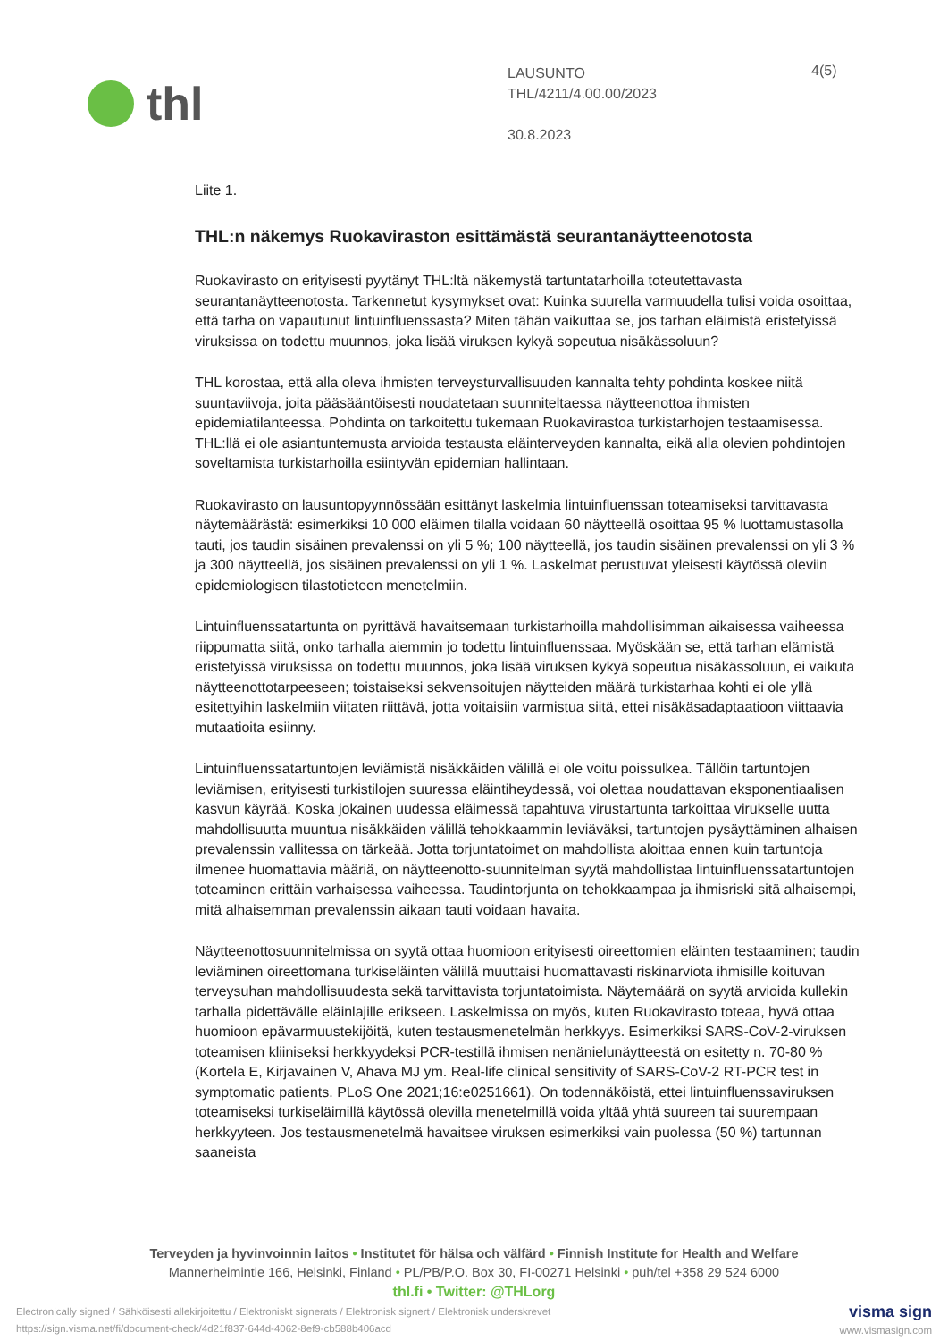thl
LAUSUNTO
THL/4211/4.00.00/2023
30.8.2023
4(5)
Liite 1.
THL:n näkemys Ruokaviraston esittämästä seurantanäytteenotosta
Ruokavirasto on erityisesti pyytänyt THL:ltä näkemystä tartuntatarhoilla toteutettavasta seurantanäytteenotosta. Tarkennetut kysymykset ovat: Kuinka suurella varmuudella tulisi voida osoittaa, että tarha on vapautunut lintuinfluenssasta? Miten tähän vaikuttaa se, jos tarhan eläimistä eristetyissä viruksissa on todettu muunnos, joka lisää viruksen kykyä sopeutua nisäkässoluun?
THL korostaa, että alla oleva ihmisten terveysturvallisuuden kannalta tehty pohdinta koskee niitä suuntaviivoja, joita pääsääntöisesti noudatetaan suunniteltaessa näytteenottoa ihmisten epidemiatilanteessa. Pohdinta on tarkoitettu tukemaan Ruokavirastoa turkistarhojen testaamisessa. THL:llä ei ole asiantuntemusta arvioida testausta eläinterveyden kannalta, eikä alla olevien pohdintojen soveltamista turkistarhoilla esiintyvän epidemian hallintaan.
Ruokavirasto on lausuntopyynnössään esittänyt laskelmia lintuinfluenssan toteamiseksi tarvittavasta näytemäärästä: esimerkiksi 10 000 eläimen tilalla voidaan 60 näytteellä osoittaa 95 % luottamustasolla tauti, jos taudin sisäinen prevalenssi on yli 5 %; 100 näytteellä, jos taudin sisäinen prevalenssi on yli 3 % ja 300 näytteellä, jos sisäinen prevalenssi on yli 1 %. Laskelmat perustuvat yleisesti käytössä oleviin epidemiologisen tilastotieteen menetelmiin.
Lintuinfluenssatartunta on pyrittävä havaitsemaan turkistarhoilla mahdollisimman aikaisessa vaiheessa riippumatta siitä, onko tarhalla aiemmin jo todettu lintuinfluenssaa. Myöskään se, että tarhan elämistä eristetyissä viruksissa on todettu muunnos, joka lisää viruksen kykyä sopeutua nisäkässoluun, ei vaikuta näytteenottotarpeeseen; toistaiseksi sekvensoitujen näytteiden määrä turkistarhaa kohti ei ole yllä esitettyihin laskelmiin viitaten riittävä, jotta voitaisiin varmistua siitä, ettei nisäkäsadaptaatioon viittaavia mutaatioita esiinny.
Lintuinfluenssatartuntojen leviämistä nisäkkäiden välillä ei ole voitu poissulkea. Tällöin tartuntojen leviämisen, erityisesti turkistilojen suuressa eläintiheydessä, voi olettaa noudattavan eksponentiaalisen kasvun käyrää. Koska jokainen uudessa eläimessä tapahtuva virustartunta tarkoittaa virukselle uutta mahdollisuutta muuntua nisäkkäiden välillä tehokkaammin leviäväksi, tartuntojen pysäyttäminen alhaisen prevalenssin vallitessa on tärkeää. Jotta torjuntatoimet on mahdollista aloittaa ennen kuin tartuntoja ilmenee huomattavia määriä, on näytteenotto-suunnitelman syytä mahdollistaa lintuinfluenssatartuntojen toteaminen erittäin varhaisessa vaiheessa. Taudintorjunta on tehokkaampaa ja ihmisriski sitä alhaisempi, mitä alhaisemman prevalenssin aikaan tauti voidaan havaita.
Näytteenottosuunnitelmissa on syytä ottaa huomioon erityisesti oireettomien eläinten testaaminen; taudin leviäminen oireettomana turkiseläinten välillä muuttaisi huomattavasti riskinarviota ihmisille koituvan terveysuhan mahdollisuudesta sekä tarvittavista torjuntatoimista. Näytemäärä on syytä arvioida kullekin tarhalla pidettävälle eläinlajille erikseen. Laskelmissa on myös, kuten Ruokavirasto toteaa, hyvä ottaa huomioon epävarmuustekijöitä, kuten testausmenetelmän herkkyys. Esimerkiksi SARS-CoV-2-viruksen toteamisen kliiniseksi herkkyydeksi PCR-testillä ihmisen nenänielunäytteestä on esitetty n. 70-80 % (Kortela E, Kirjavainen V, Ahava MJ ym. Real-life clinical sensitivity of SARS-CoV-2 RT-PCR test in symptomatic patients. PLoS One 2021;16:e0251661). On todennäköistä, ettei lintuinfluenssaviruksen toteamiseksi turkiseläimillä käytössä olevilla menetelmillä voida yltää yhtä suureen tai suurempaan herkkyyteen. Jos testausmenetelmä havaitsee viruksen esimerkiksi vain puolessa (50 %) tartunnan saaneista
Terveyden ja hyvinvoinnin laitos • Institutet för hälsa och välfärd • Finnish Institute for Health and Welfare
Mannerheimintie 166, Helsinki, Finland • PL/PB/P.O. Box 30, FI-00271 Helsinki • puh/tel +358 29 524 6000
thl.fi • Twitter: @THLorg
Electronically signed / Sähköisesti allekirjoitettu / Elektroniskt signerats / Elektronisk signert / Elektronisk underskrevet
https://sign.visma.net/fi/document-check/4d21f837-644d-4062-8ef9-cb588b406acd
visma sign
www.vismasign.com